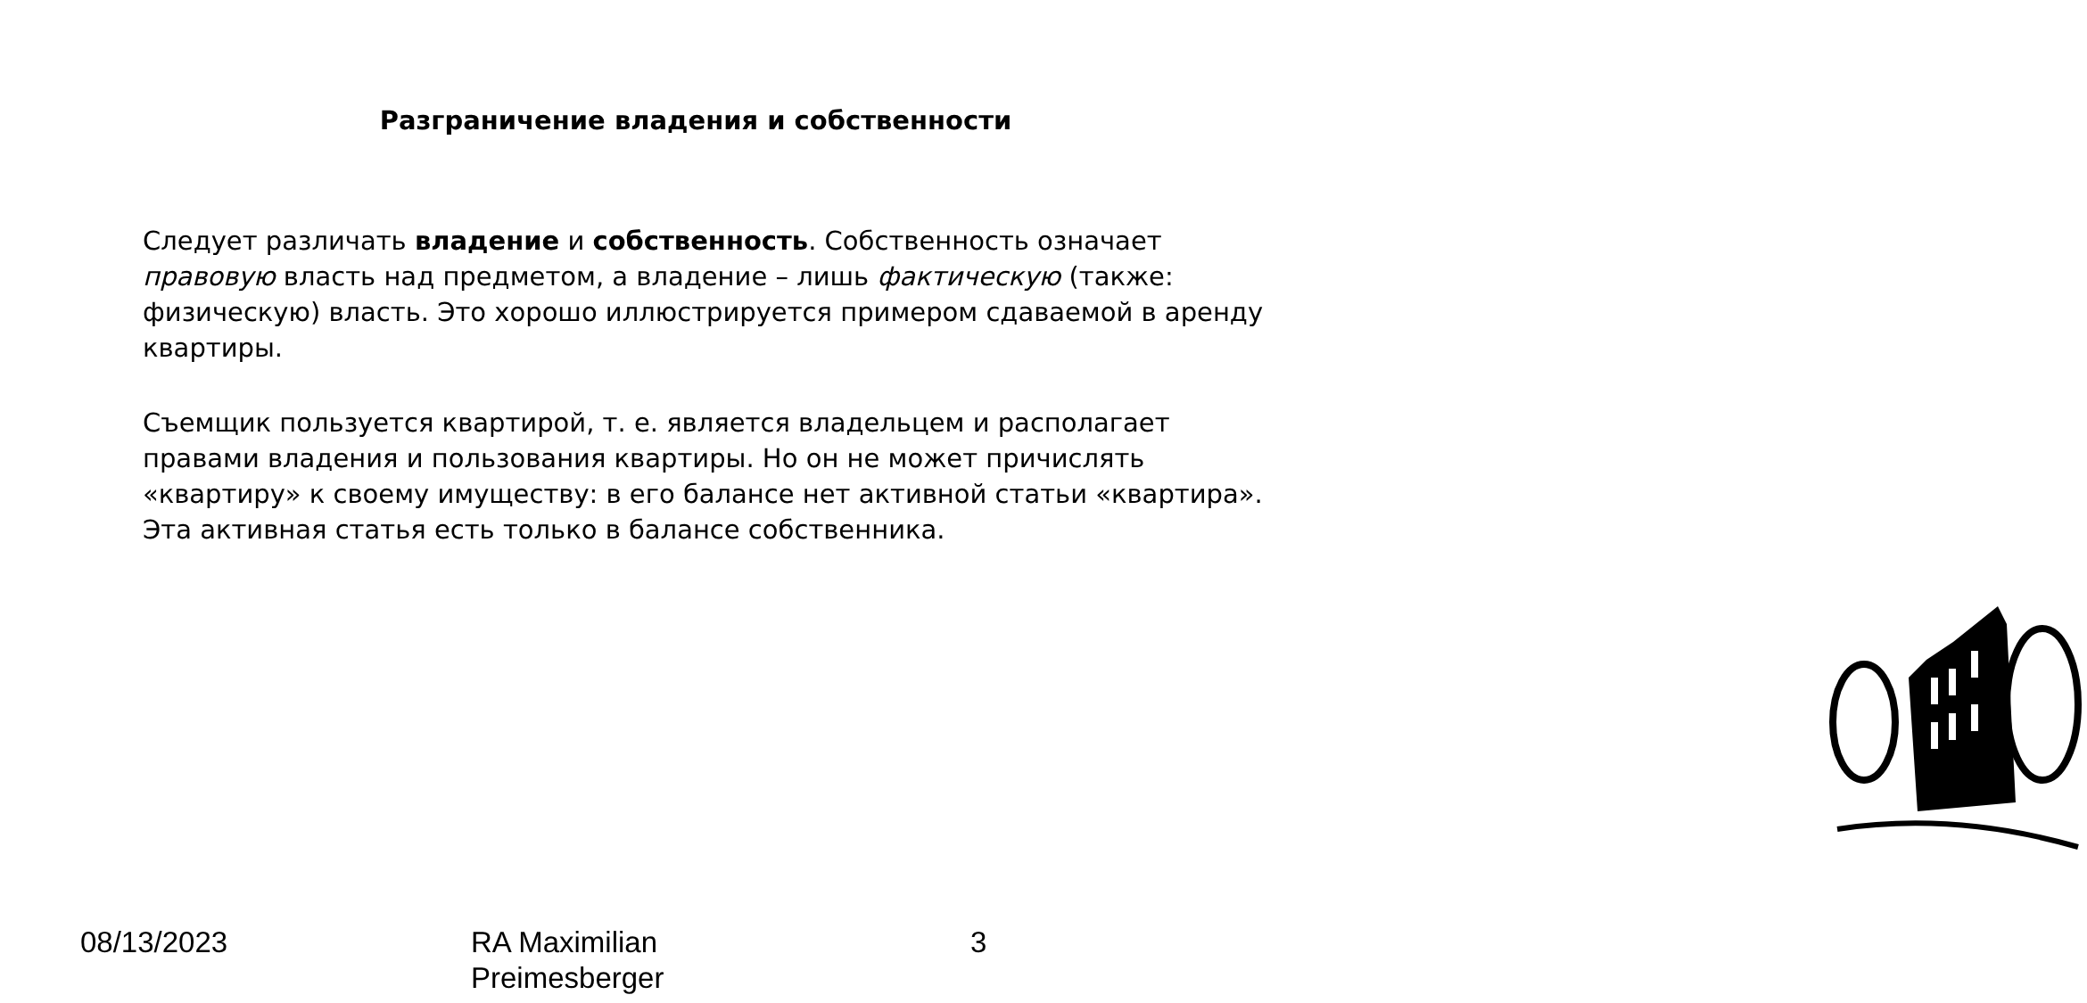Разграничение владения и собственности
Следует различать владение и собственность. Собственность означает правовую власть над предметом, а владение – лишь фактическую (также: физическую) власть. Это хорошо иллюстрируется примером сдаваемой в аренду квартиры.
Съемщик пользуется квартирой, т. е. является владельцем и располагает правами владения и пользования квартиры. Но он не может причислять «квартиру» к своему имуществу: в его балансе нет активной статьи «квартира». Эта активная статья есть только в балансе собственника.
08/13/2023 RA Maximilian
Preimesberger
3